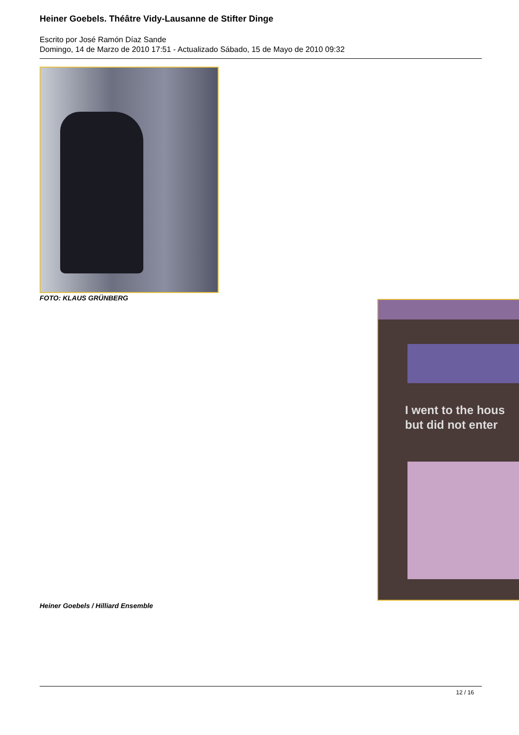Heiner Goebels. Théâtre Vidy-Lausanne de Stifter Dinge
Escrito por José Ramón Díaz Sande
Domingo, 14 de Marzo de 2010 17:51 - Actualizado Sábado, 15 de Mayo de 2010 09:32
FOTO: KLAUS GRÜNBERG
I went to the hous
but did not enter
Heiner Goebels / Hilliard Ensemble
12 / 16